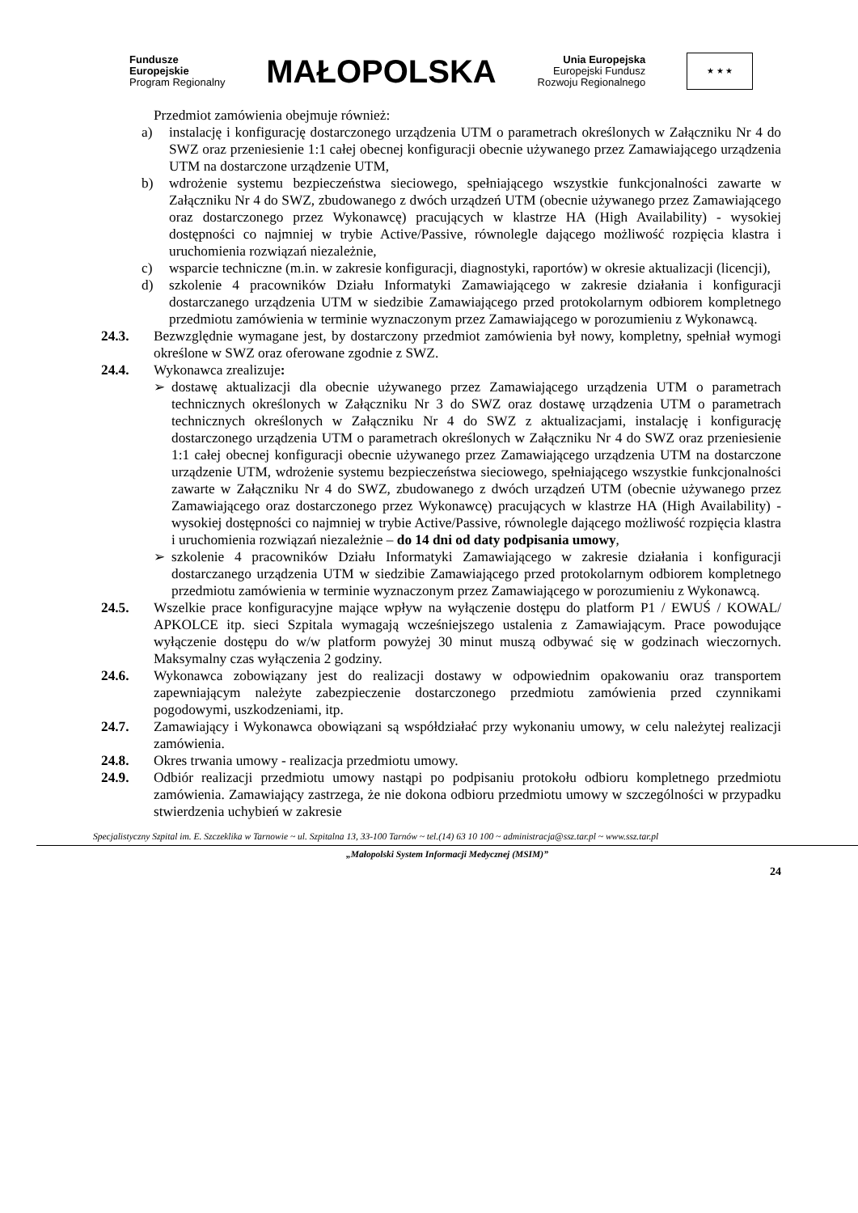Fundusze
Europejskie
Program Regionalny
MAŁOPOLSKA
Unia Europejska
Europejski Fundusz
Rozwoju Regionalnego
★ ★ ★
Przedmiot zamówienia obejmuje również:
a) instalację i konfigurację dostarczonego urządzenia UTM o parametrach określonych w Załączniku Nr 4 do SWZ oraz przeniesienie 1:1 całej obecnej konfiguracji obecnie używanego przez Zamawiającego urządzenia UTM na dostarczone urządzenie UTM,
b) wdrożenie systemu bezpieczeństwa sieciowego, spełniającego wszystkie funkcjonalności zawarte w Załączniku Nr 4 do SWZ, zbudowanego z dwóch urządzeń UTM (obecnie używanego przez Zamawiającego oraz dostarczonego przez Wykonawcę) pracujących w klastrze HA (High Availability) - wysokiej dostępności co najmniej w trybie Active/Passive, równolegle dającego możliwość rozpięcia klastra i uruchomienia rozwiązań niezależnie,
c) wsparcie techniczne (m.in. w zakresie konfiguracji, diagnostyki, raportów) w okresie aktualizacji (licencji),
d) szkolenie 4 pracowników Działu Informatyki Zamawiającego w zakresie działania i konfiguracji dostarczanego urządzenia UTM w siedzibie Zamawiającego przed protokolarnym odbiorem kompletnego przedmiotu zamówienia w terminie wyznaczonym przez Zamawiającego w porozumieniu z Wykonawcą.
24.3. Bezwzględnie wymagane jest, by dostarczony przedmiot zamówienia był nowy, kompletny, spełniał wymogi określone w SWZ oraz oferowane zgodnie z SWZ.
24.4. Wykonawca zrealizuje:
➢ dostawę aktualizacji dla obecnie używanego przez Zamawiającego urządzenia UTM o parametrach technicznych określonych w Załączniku Nr 3 do SWZ oraz dostawę urządzenia UTM o parametrach technicznych określonych w Załączniku Nr 4 do SWZ z aktualizacjami, instalację i konfigurację dostarczonego urządzenia UTM o parametrach określonych w Załączniku Nr 4 do SWZ oraz przeniesienie 1:1 całej obecnej konfiguracji obecnie używanego przez Zamawiającego urządzenia UTM na dostarczone urządzenie UTM, wdrożenie systemu bezpieczeństwa sieciowego, spełniającego wszystkie funkcjonalności zawarte w Załączniku Nr 4 do SWZ, zbudowanego z dwóch urządzeń UTM (obecnie używanego przez Zamawiającego oraz dostarczonego przez Wykonawcę) pracujących w klastrze HA (High Availability) - wysokiej dostępności co najmniej w trybie Active/Passive, równolegle dającego możliwość rozpięcia klastra i uruchomienia rozwiązań niezależnie – do 14 dni od daty podpisania umowy,
➢ szkolenie 4 pracowników Działu Informatyki Zamawiającego w zakresie działania i konfiguracji dostarczanego urządzenia UTM w siedzibie Zamawiającego przed protokolarnym odbiorem kompletnego przedmiotu zamówienia w terminie wyznaczonym przez Zamawiającego w porozumieniu z Wykonawcą.
24.5. Wszelkie prace konfiguracyjne mające wpływ na wyłączenie dostępu do platform P1 / EWUŚ / KOWAL/ APKOLCE itp. sieci Szpitala wymagają wcześniejszego ustalenia z Zamawiającym. Prace powodujące wyłączenie dostępu do w/w platform powyżej 30 minut muszą odbywać się w godzinach wieczornych. Maksymalny czas wyłączenia 2 godziny.
24.6. Wykonawca zobowiązany jest do realizacji dostawy w odpowiednim opakowaniu oraz transportem zapewniającym należyte zabezpieczenie dostarczonego przedmiotu zamówienia przed czynnikami pogodowymi, uszkodzeniami, itp.
24.7. Zamawiający i Wykonawca obowiązani są współdziałać przy wykonaniu umowy, w celu należytej realizacji zamówienia.
24.8. Okres trwania umowy - realizacja przedmiotu umowy.
24.9. Odbiór realizacji przedmiotu umowy nastąpi po podpisaniu protokołu odbioru kompletnego przedmiotu zamówienia. Zamawiający zastrzega, że nie dokona odbioru przedmiotu umowy w szczególności w przypadku stwierdzenia uchybień w zakresie
Specjalistyczny Szpital im. E. Szczeklika w Tarnowie ~ ul. Szpitalna 13, 33-100 Tarnów ~ tel.(14) 63 10 100 ~ administracja@ssz.tar.pl ~ www.ssz.tar.pl
„Małopolski System Informacji Medycznej (MSIM)”
24